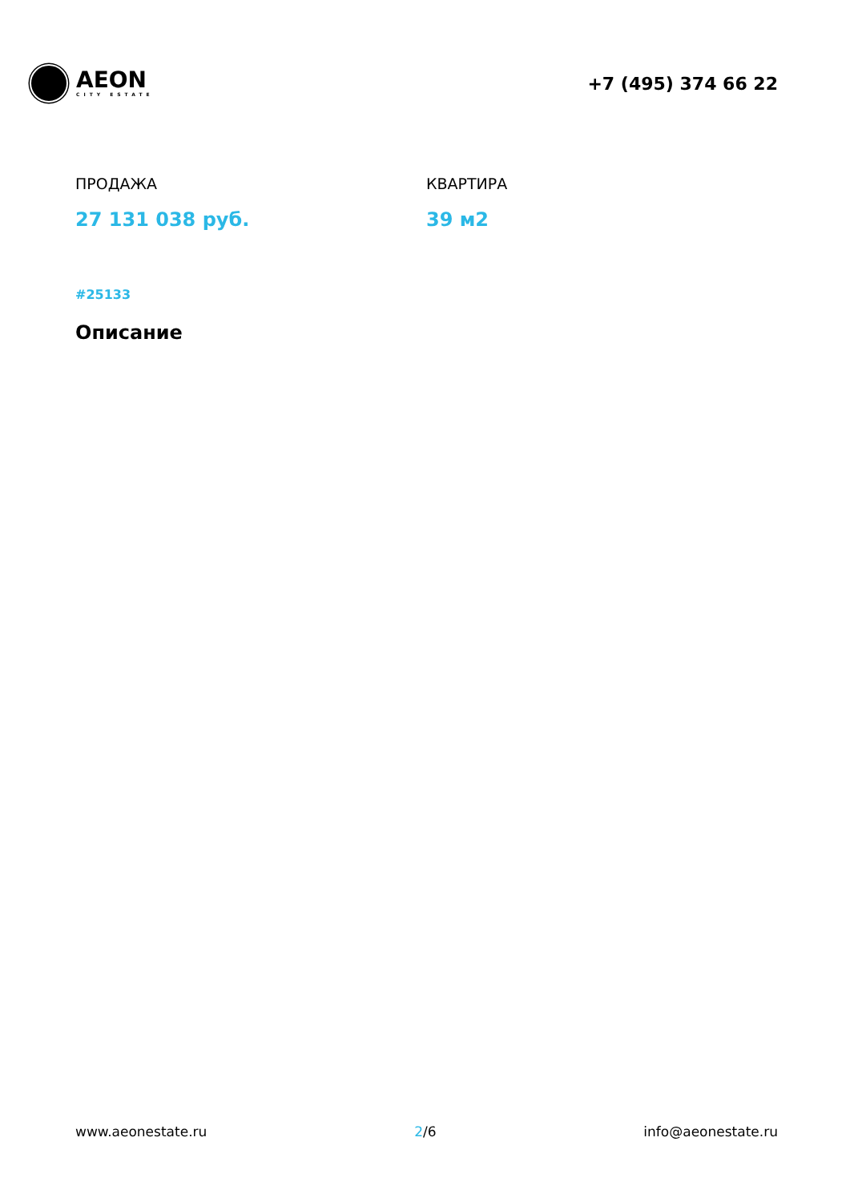AEON
CITY ESTATE
+7 (495) 374 66 22
ПРОДАЖА
27 131 038 руб.
КВАРТИРА
39 м2
#25133
Описание
www.aeonestate.ru 2/6 info@aeonestate.ru